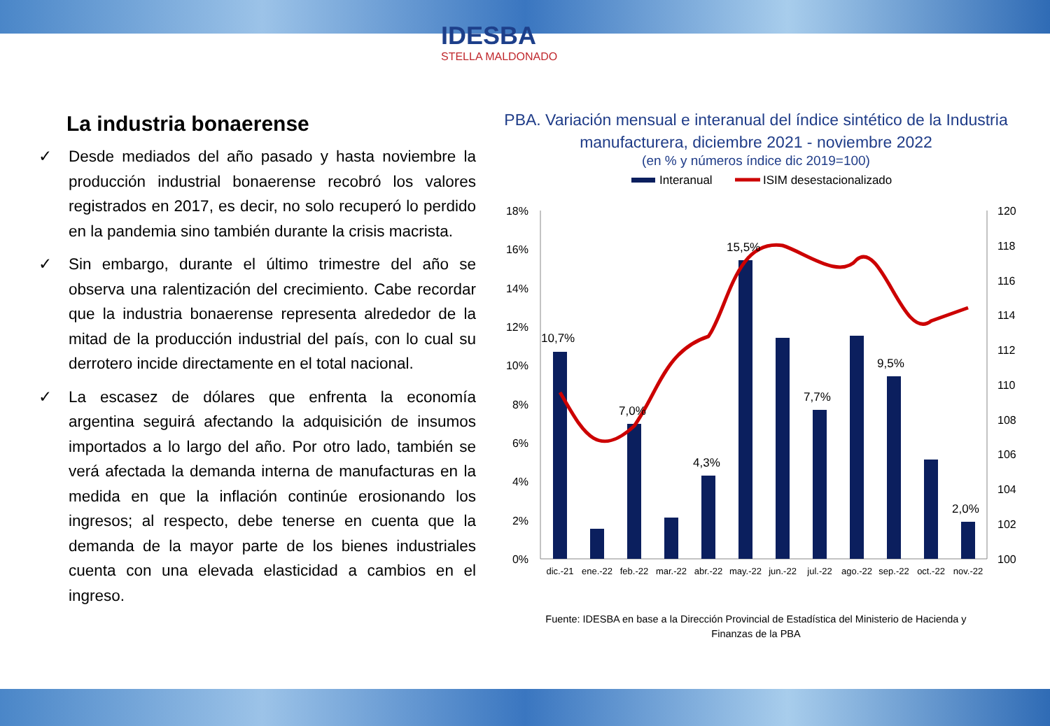IDESBA
STELLA MALDONADO
La industria bonaerense
✓ Desde mediados del año pasado y hasta noviembre la producción industrial bonaerense recobró los valores registrados en 2017, es decir, no solo recuperó lo perdido en la pandemia sino también durante la crisis macrista.
✓ Sin embargo, durante el último trimestre del año se observa una ralentización del crecimiento. Cabe recordar que la industria bonaerense representa alrededor de la mitad de la producción industrial del país, con lo cual su derrotero incide directamente en el total nacional.
✓ La escasez de dólares que enfrenta la economía argentina seguirá afectando la adquisición de insumos importados a lo largo del año. Por otro lado, también se verá afectada la demanda interna de manufacturas en la medida en que la inflación continúe erosionando los ingresos; al respecto, debe tenerse en cuenta que la demanda de la mayor parte de los bienes industriales cuenta con una elevada elasticidad a cambios en el ingreso.
PBA. Variación mensual e interanual del índice sintético de la Industria manufacturera, diciembre 2021 - noviembre 2022
(en % y números índice dic 2019=100)
Interanual
ISIM desestacionalizado
18%
16%
14%
12%
10%
8%
6%
4%
2%
0%
120
118
116
114
112
110
108
106
104
102
100
10,7%
7,0%
4,3%
15,5%
7,7%
9,5%
2,0%
dic.-21
ene.-22
feb.-22
mar.-22
abr.-22
may.-22
jun.-22
jul.-22
ago.-22
sep.-22
oct.-22
nov.-22
Fuente: IDESBA en base a la Dirección Provincial de Estadística del Ministerio de Hacienda y
Finanzas de la PBA